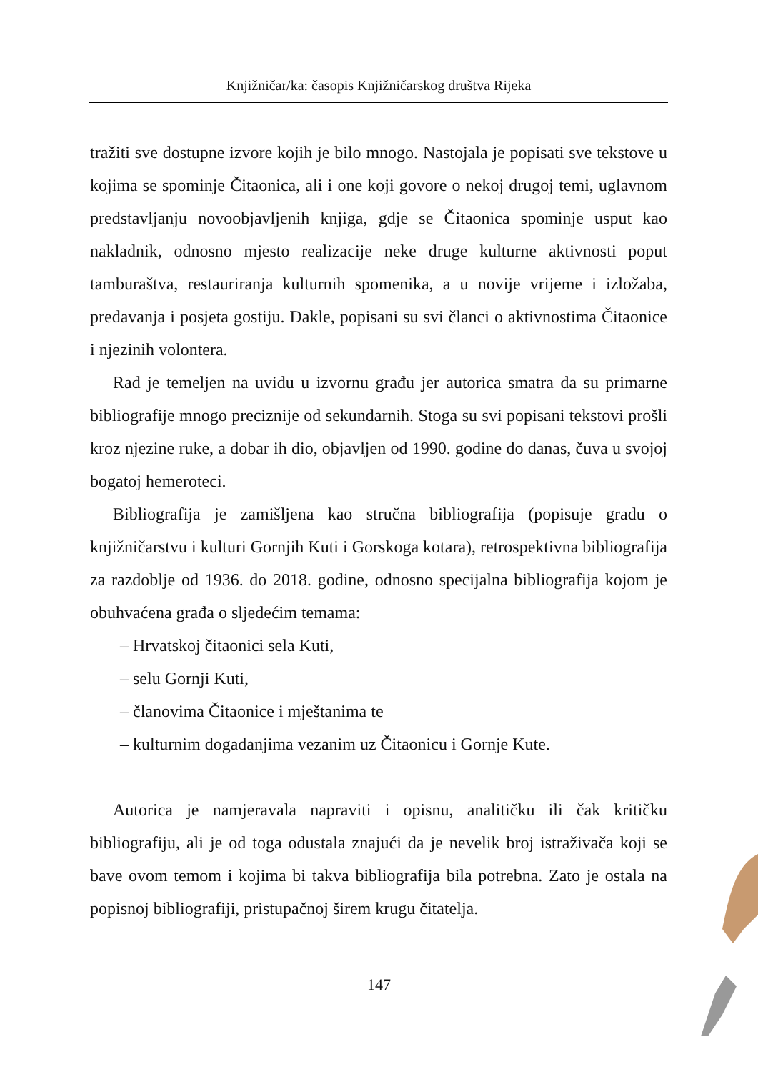Knjižničar/ka: časopis Knjižničarskog društva Rijeka
tražiti sve dostupne izvore kojih je bilo mnogo. Nastojala je popisati sve tekstove u kojima se spominje Čitaonica, ali i one koji govore o nekoj drugoj temi, uglavnom predstavljanju novoobjavljenih knjiga, gdje se Čitaonica spominje usput kao nakladnik, odnosno mjesto realizacije neke druge kulturne aktivnosti poput tamburaštva, restauriranja kulturnih spomenika, a u novije vrijeme i izložaba, predavanja i posjeta gostiju. Dakle, popisani su svi članci o aktivnostima Čitaonice i njezinih volontera.
Rad je temeljen na uvidu u izvornu građu jer autorica smatra da su primarne bibliografije mnogo preciznije od sekundarnih. Stoga su svi popisani tekstovi prošli kroz njezine ruke, a dobar ih dio, objavljen od 1990. godine do danas, čuva u svojoj bogatoj hemeroteci.
Bibliografija je zamišljena kao stručna bibliografija (popisuje građu o knjižničarstvu i kulturi Gornjih Kuti i Gorskoga kotara), retrospektivna bibliografija za razdoblje od 1936. do 2018. godine, odnosno specijalna bibliografija kojom je obuhvaćena građa o sljedećim temama:
– Hrvatskoj čitaonici sela Kuti,
– selu Gornji Kuti,
– članovima Čitaonice i mještanima te
– kulturnim događanjima vezanim uz Čitaonicu i Gornje Kute.
Autorica je namjeravala napraviti i opisnu, analitičku ili čak kritičku bibliografiju, ali je od toga odustala znajući da je nevelik broj istraživača koji se bave ovom temom i kojima bi takva bibliografija bila potrebna. Zato je ostala na popisnoj bibliografiji, pristupačnoj širem krugu čitatelja.
147